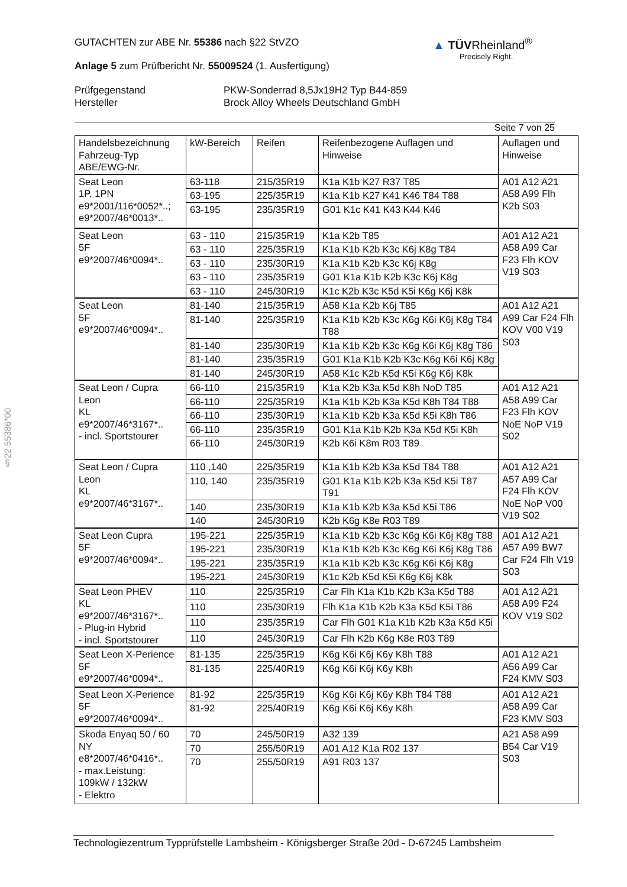GUTACHTEN zur ABE Nr. 55386 nach §22 StVZO
Anlage 5 zum Prüfbericht Nr. 55009524 (1. Ausfertigung)
Prüfgegenstand
Hersteller
PKW-Sonderrad 8,5Jx19H2 Typ B44-859
Brock Alloy Wheels Deutschland GmbH
Seite 7 von 25
▲ TÜVRheinland<sup>®</sup>
Precisely Right.
| Handelsbezeichnung Fahrzeug-Typ ABE/EWG-Nr. | kW-Bereich | Reifen | Reifenbezogene Auflagen und Hinweise | Auflagen und Hinweise |
| --- | --- | --- | --- | --- |
| Seat Leon 1P, 1PN e9*2001/116*0052*..; e9*2007/46*0013*.. | 63-118 | 215/35R19 | K1a K1b K27 R37 T85 | A01 A12 A21 A58 A99 Flh K2b S03 |
| | 63-195 | 225/35R19 | K1a K1b K27 K41 K46 T84 T88 | |
| | 63-195 | 235/35R19 | G01 K1c K41 K43 K44 K46 | |
| Seat Leon 5F e9*2007/46*0094*.. | 63 - 110 | 215/35R19 | K1a K2b T85 | A01 A12 A21 A58 A99 Car F23 Flh KOV V19 S03 |
| | 63 - 110 | 225/35R19 | K1a K1b K2b K3c K6j K8g T84 | |
| | 63 - 110 | 235/30R19 | K1a K1b K2b K3c K6j K8g | |
| | 63 - 110 | 235/35R19 | G01 K1a K1b K2b K3c K6j K8g | |
| | 63 - 110 | 245/30R19 | K1c K2b K3c K5d K5i K6g K6j K8k | |
| Seat Leon 5F e9*2007/46*0094*.. | 81-140 | 215/35R19 | A58 K1a K2b K6j T85 | A01 A12 A21 A99 Car F24 Flh KOV V00 V19 S03 |
| | 81-140 | 225/35R19 | K1a K1b K2b K3c K6g K6i K6j K8g T84 T88 | |
| | 81-140 | 235/30R19 | K1a K1b K2b K3c K6g K6i K6j K8g T86 | |
| | 81-140 | 235/35R19 | G01 K1a K1b K2b K3c K6g K6i K6j K8g | |
| | 81-140 | 245/30R19 | A58 K1c K2b K5d K5i K6g K6j K8k | |
| Seat Leon / Cupra Leon KL e9*2007/46*3167*.. - incl. Sportstourer | 66-110 | 215/35R19 | K1a K2b K3a K5d K8h NoD T85 | A01 A12 A21 A58 A99 Car F23 Flh KOV NoE NoP V19 S02 |
| | 66-110 | 225/35R19 | K1a K1b K2b K3a K5d K8h T84 T88 | |
| | 66-110 | 235/30R19 | K1a K1b K2b K3a K5d K5i K8h T86 | |
| | 66-110 | 235/35R19 | G01 K1a K1b K2b K3a K5d K5i K8h | |
| | 66-110 | 245/30R19 | K2b K6i K8m R03 T89 | |
| Seat Leon / Cupra Leon KL e9*2007/46*3167*.. | 110 ,140 | 225/35R19 | K1a K1b K2b K3a K5d T84 T88 | A01 A12 A21 A57 A99 Car F24 Flh KOV NoE NoP V00 V19 S02 |
| | 110, 140 | 235/35R19 | G01 K1a K1b K2b K3a K5d K5i T87 T91 | |
| | 140 | 235/30R19 | K1a K1b K2b K3a K5d K5i T86 | |
| | 140 | 245/30R19 | K2b K6g K8e R03 T89 | |
| Seat Leon Cupra 5F e9*2007/46*0094*.. | 195-221 | 225/35R19 | K1a K1b K2b K3c K6g K6i K6j K8g T88 | A01 A12 A21 A57 A99 BW7 Car F24 Flh V19 S03 |
| | 195-221 | 235/30R19 | K1a K1b K2b K3c K6g K6i K6j K8g T86 | |
| | 195-221 | 235/35R19 | K1a K1b K2b K3c K6g K6i K6j K8g | |
| | 195-221 | 245/30R19 | K1c K2b K5d K5i K6g K6j K8k | |
| Seat Leon PHEV KL e9*2007/46*3167*.. - Plug-in Hybrid - incl. Sportstourer | 110 | 225/35R19 | Car Flh K1a K1b K2b K3a K5d T88 | A01 A12 A21 A58 A99 F24 KOV V19 S02 |
| | 110 | 235/30R19 | Flh K1a K1b K2b K3a K5d K5i T86 | |
| | 110 | 235/35R19 | Car Flh G01 K1a K1b K2b K3a K5d K5i | |
| | 110 | 245/30R19 | Car Flh K2b K6g K8e R03 T89 | |
| Seat Leon X-Perience 5F e9*2007/46*0094*.. | 81-135 | 225/35R19 | K6g K6i K6j K6y K8h T88 | A01 A12 A21 A56 A99 Car F24 KMV S03 |
| | 81-135 | 225/40R19 | K6g K6i K6j K6y K8h | |
| Seat Leon X-Perience 5F e9*2007/46*0094*.. | 81-92 | 225/35R19 | K6g K6i K6j K6y K8h T84 T88 | A01 A12 A21 A58 A99 Car F23 KMV S03 |
| | 81-92 | 225/40R19 | K6g K6i K6j K6y K8h | |
| Skoda Enyaq 50 / 60 NY e8*2007/46*0416*.. - max.Leistung: 109kW / 132kW - Elektro | 70 | 245/50R19 | A32 139 | A21 A58 A99 B54 Car V19 S03 |
| | 70 | 255/50R19 | A01 A12 K1a R02 137 | |
| | 70 | 255/50R19 | A91 R03 137 | |
§22 55386*00
Technologiezentrum Typprüfstelle Lambsheim - Königsberger Straße 20d - D-67245 Lambsheim